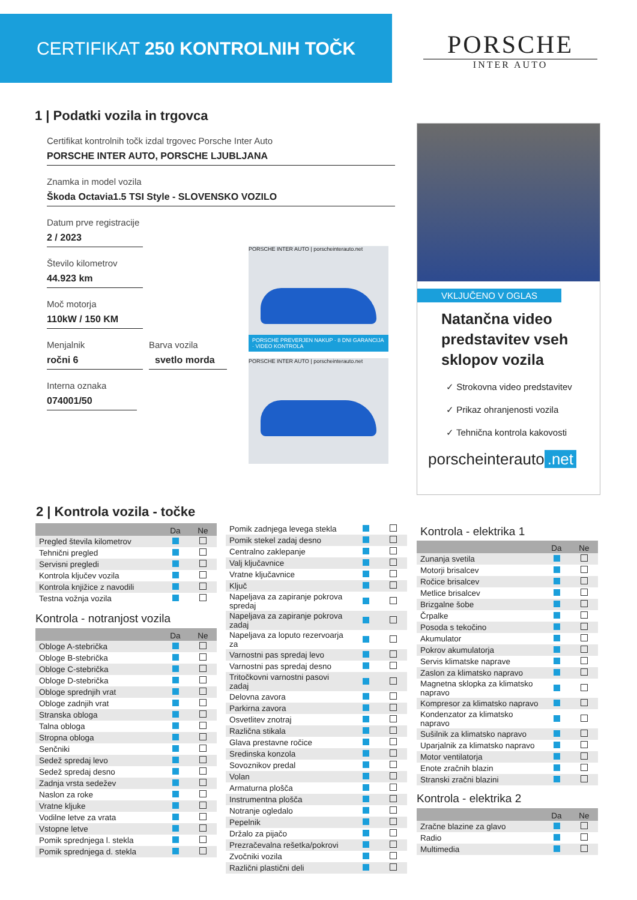CERTIFIKAT 250 KONTROLNIH TOČK
PORSCHE
INTER AUTO
1 | Podatki vozila in trgovca
Certifikat kontrolnih točk izdal trgovec Porsche Inter Auto
PORSCHE INTER AUTO, PORSCHE LJUBLJANA
Znamka in model vozila
Škoda Octavia1.5 TSI Style - SLOVENSKO VOZILO
Datum prve registracije
2 / 2023
Število kilometrov
44.923 km
Moč motorja
110kW / 150 KM
Menjalnik
ročni 6
Barva vozila
svetlo morda
Interna oznaka
074001/50
PORSCHE INTER AUTO | porscheinterauto.net
PORSCHE PREVERJEN NAKUP · 8 DNI GARANCIJA · VIDEO KONTROLA
PORSCHE INTER AUTO | porscheinterauto.net
VKLJUČENO V OGLAS
Natančna video predstavitev vseh sklopov vozila
✓ Strokovna video predstavitev
✓ Prikaz ohranjenosti vozila
✓ Tehnična kontrola kakovosti
porscheinterauto.net
2 | Kontrola vozila - točke
| | Da | Ne |
| --- | --- | --- |
| Pregled števila kilometrov | | |
| Tehnični pregled | | |
| Servisni pregledi | | |
| Kontrola ključev vozila | | |
| Kontrola knjižice z navodili | | |
| Testna vožnja vozila | | |
Kontrola - notranjost vozila
| | Da | Ne |
| --- | --- | --- |
| Obloge A-stebrička | | |
| Obloge B-stebrička | | |
| Obloge C-stebrička | | |
| Obloge D-stebrička | | |
| Obloge sprednjih vrat | | |
| Obloge zadnjih vrat | | |
| Stranska obloga | | |
| Talna obloga | | |
| Stropna obloga | | |
| Senčniki | | |
| Sedež spredaj levo | | |
| Sedež spredaj desno | | |
| Zadnja vrsta sedežev | | |
| Naslon za roke | | |
| Vratne kljuke | | |
| Vodilne letve za vrata | | |
| Vstopne letve | | |
| Pomik sprednjega l. stekla | | |
| Pomik sprednjega d. stekla | | |
| Pomik zadnjega levega stekla | | |
| Pomik stekel zadaj desno | | |
| Centralno zaklepanje | | |
| Valj ključavnice | | |
| Vratne ključavnice | | |
| Ključ | | |
| Napeljava za zapiranje pokrova spredaj | | |
| Napeljava za zapiranje pokrova zadaj | | |
| Napeljava za loputo rezervoarja za | | |
| Varnostni pas spredaj levo | | |
| Varnostni pas spredaj desno | | |
| Tritočkovni varnostni pasovi zadaj | | |
| Delovna zavora | | |
| Parkirna zavora | | |
| Osvetlitev znotraj | | |
| Različna stikala | | |
| Glava prestavne ročice | | |
| Sredinska konzola | | |
| Sovoznikov predal | | |
| Volan | | |
| Armaturna plošča | | |
| Instrumentna plošča | | |
| Notranje ogledalo | | |
| Pepelnik | | |
| Držalo za pijačo | | |
| Prezračevalna rešetka/pokrovi | | |
| Zvočniki vozila | | |
| Različni plastični deli | | |
Kontrola - elektrika 1
| | Da | Ne |
| --- | --- | --- |
| Zunanja svetila | | |
| Motorji brisalcev | | |
| Ročice brisalcev | | |
| Metlice brisalcev | | |
| Brizgalne šobe | | |
| Črpalke | | |
| Posoda s tekočino | | |
| Akumulator | | |
| Pokrov akumulatorja | | |
| Servis klimatske naprave | | |
| Zaslon za klimatsko napravo | | |
| Magnetna sklopka za klimatsko napravo | | |
| Kompresor za klimatsko napravo | | |
| Kondenzator za klimatsko napravo | | |
| Sušilnik za klimatsko napravo | | |
| Uparjalnik za klimatsko napravo | | |
| Motor ventilatorja | | |
| Enote zračnih blazin | | |
| Stranski zračni blazini | | |
Kontrola - elektrika 2
| | Da | Ne |
| --- | --- | --- |
| Zračne blazine za glavo | | |
| Radio | | |
| Multimedia | | |